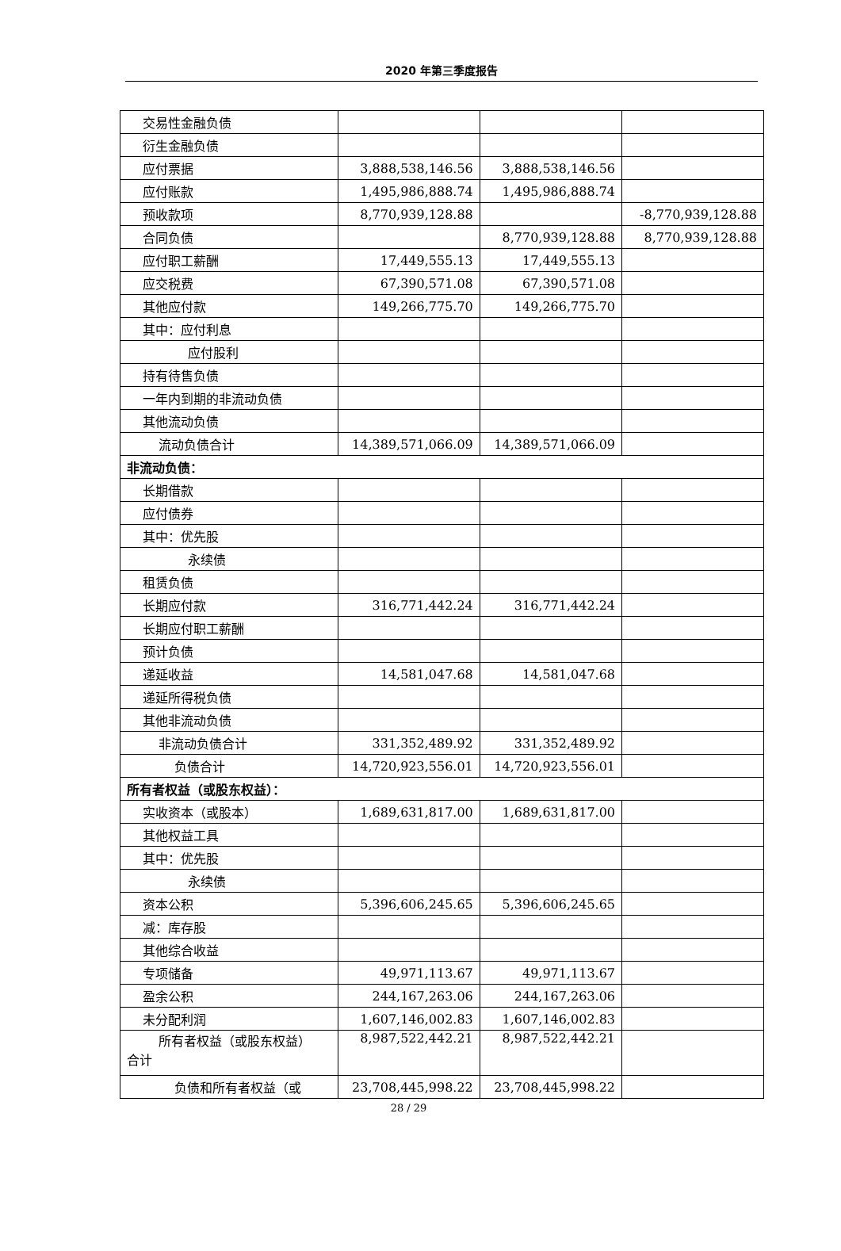2020 年第三季度报告
| 交易性金融负债 | | | |
| 衍生金融负债 | | | |
| 应付票据 | 3,888,538,146.56 | 3,888,538,146.56 | |
| 应付账款 | 1,495,986,888.74 | 1,495,986,888.74 | |
| 预收款项 | 8,770,939,128.88 | | -8,770,939,128.88 |
| 合同负债 | | 8,770,939,128.88 | 8,770,939,128.88 |
| 应付职工薪酬 | 17,449,555.13 | 17,449,555.13 | |
| 应交税费 | 67,390,571.08 | 67,390,571.08 | |
| 其他应付款 | 149,266,775.70 | 149,266,775.70 | |
| 其中：应付利息 | | | |
| 应付股利 | | | |
| 持有待售负债 | | | |
| 一年内到期的非流动负债 | | | |
| 其他流动负债 | | | |
| 流动负债合计 | 14,389,571,066.09 | 14,389,571,066.09 | |
| 非流动负债： | | | |
| 长期借款 | | | |
| 应付债券 | | | |
| 其中：优先股 | | | |
| 永续债 | | | |
| 租赁负债 | | | |
| 长期应付款 | 316,771,442.24 | 316,771,442.24 | |
| 长期应付职工薪酬 | | | |
| 预计负债 | | | |
| 递延收益 | 14,581,047.68 | 14,581,047.68 | |
| 递延所得税负债 | | | |
| 其他非流动负债 | | | |
| 非流动负债合计 | 331,352,489.92 | 331,352,489.92 | |
| 负债合计 | 14,720,923,556.01 | 14,720,923,556.01 | |
| 所有者权益（或股东权益）： | | | |
| 实收资本（或股本） | 1,689,631,817.00 | 1,689,631,817.00 | |
| 其他权益工具 | | | |
| 其中：优先股 | | | |
| 永续债 | | | |
| 资本公积 | 5,396,606,245.65 | 5,396,606,245.65 | |
| 减：库存股 | | | |
| 其他综合收益 | | | |
| 专项储备 | 49,971,113.67 | 49,971,113.67 | |
| 盈余公积 | 244,167,263.06 | 244,167,263.06 | |
| 未分配利润 | 1,607,146,002.83 | 1,607,146,002.83 | |
| 所有者权益（或股东权益） 合计 | 8,987,522,442.21 | 8,987,522,442.21 | |
| 负债和所有者权益（或 | 23,708,445,998.22 | 23,708,445,998.22 | |
28 / 29